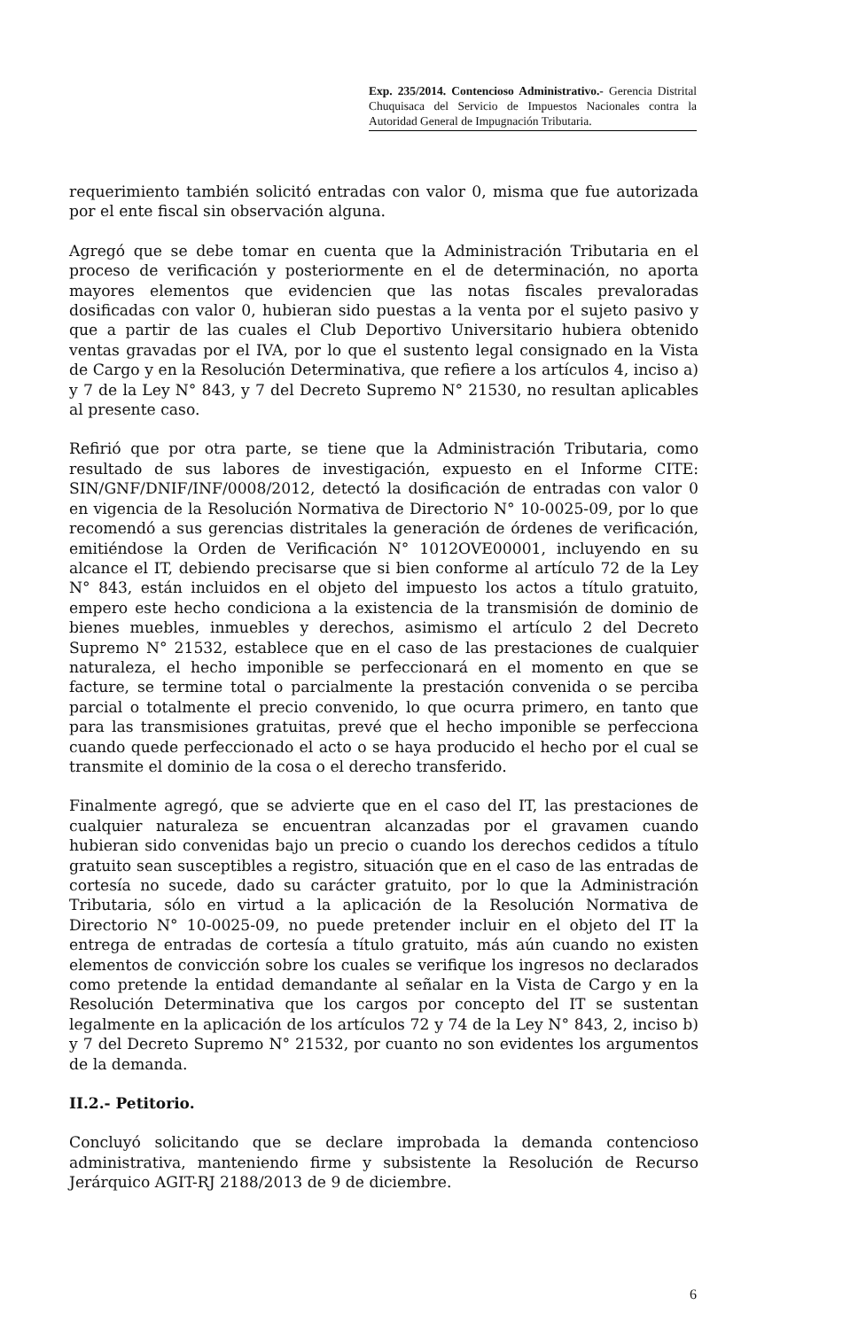Exp. 235/2014. Contencioso Administrativo.- Gerencia Distrital Chuquisaca del Servicio de Impuestos Nacionales contra la Autoridad General de Impugnación Tributaria.
requerimiento también solicitó entradas con valor 0, misma que fue autorizada por el ente fiscal sin observación alguna.
Agregó que se debe tomar en cuenta que la Administración Tributaria en el proceso de verificación y posteriormente en el de determinación, no aporta mayores elementos que evidencien que las notas fiscales prevaloradas dosificadas con valor 0, hubieran sido puestas a la venta por el sujeto pasivo y que a partir de las cuales el Club Deportivo Universitario hubiera obtenido ventas gravadas por el IVA, por lo que el sustento legal consignado en la Vista de Cargo y en la Resolución Determinativa, que refiere a los artículos 4, inciso a) y 7 de la Ley N° 843, y 7 del Decreto Supremo N° 21530, no resultan aplicables al presente caso.
Refirió que por otra parte, se tiene que la Administración Tributaria, como resultado de sus labores de investigación, expuesto en el Informe CITE: SIN/GNF/DNIF/INF/0008/2012, detectó la dosificación de entradas con valor 0 en vigencia de la Resolución Normativa de Directorio N° 10-0025-09, por lo que recomendó a sus gerencias distritales la generación de órdenes de verificación, emitiéndose la Orden de Verificación N° 1012OVE00001, incluyendo en su alcance el IT, debiendo precisarse que si bien conforme al artículo 72 de la Ley N° 843, están incluidos en el objeto del impuesto los actos a título gratuito, empero este hecho condiciona a la existencia de la transmisión de dominio de bienes muebles, inmuebles y derechos, asimismo el artículo 2 del Decreto Supremo N° 21532, establece que en el caso de las prestaciones de cualquier naturaleza, el hecho imponible se perfeccionará en el momento en que se facture, se termine total o parcialmente la prestación convenida o se perciba parcial o totalmente el precio convenido, lo que ocurra primero, en tanto que para las transmisiones gratuitas, prevé que el hecho imponible se perfecciona cuando quede perfeccionado el acto o se haya producido el hecho por el cual se transmite el dominio de la cosa o el derecho transferido.
Finalmente agregó, que se advierte que en el caso del IT, las prestaciones de cualquier naturaleza se encuentran alcanzadas por el gravamen cuando hubieran sido convenidas bajo un precio o cuando los derechos cedidos a título gratuito sean susceptibles a registro, situación que en el caso de las entradas de cortesía no sucede, dado su carácter gratuito, por lo que la Administración Tributaria, sólo en virtud a la aplicación de la Resolución Normativa de Directorio N° 10-0025-09, no puede pretender incluir en el objeto del IT la entrega de entradas de cortesía a título gratuito, más aún cuando no existen elementos de convicción sobre los cuales se verifique los ingresos no declarados como pretende la entidad demandante al señalar en la Vista de Cargo y en la Resolución Determinativa que los cargos por concepto del IT se sustentan legalmente en la aplicación de los artículos 72 y 74 de la Ley N° 843, 2, inciso b) y 7 del Decreto Supremo N° 21532, por cuanto no son evidentes los argumentos de la demanda.
II.2.- Petitorio.
Concluyó solicitando que se declare improbada la demanda contencioso administrativa, manteniendo firme y subsistente la Resolución de Recurso Jerárquico AGIT-RJ 2188/2013 de 9 de diciembre.
6